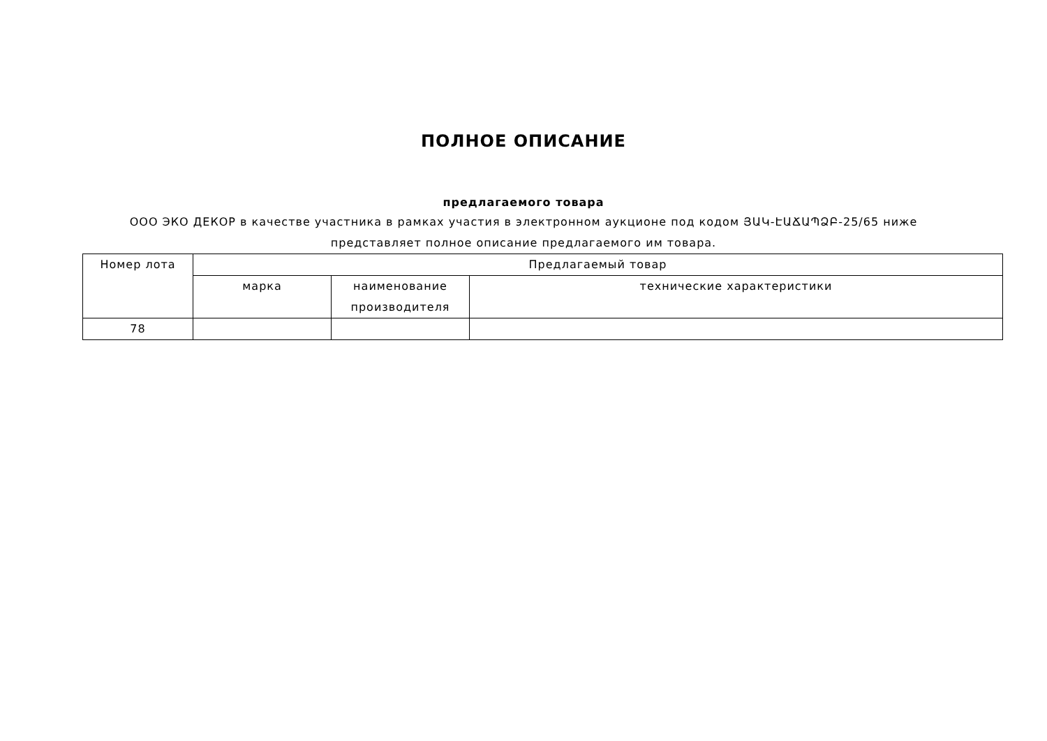ПОЛНОЕ ОПИСАНИЕ
предлагаемого товара
ООО ЭКО ДЕКОР в качестве участника в рамках участия в электронном аукционе под кодом ՅԱԿ-ԷԱՃԱՊՁԲ-25/65 ниже представляет полное описание предлагаемого им товара.
| Номер лота | Предлагаемый товар | | |
| --- | --- | --- | --- |
| | марка | наименование производителя | технические характеристики |
| 78 | | | |